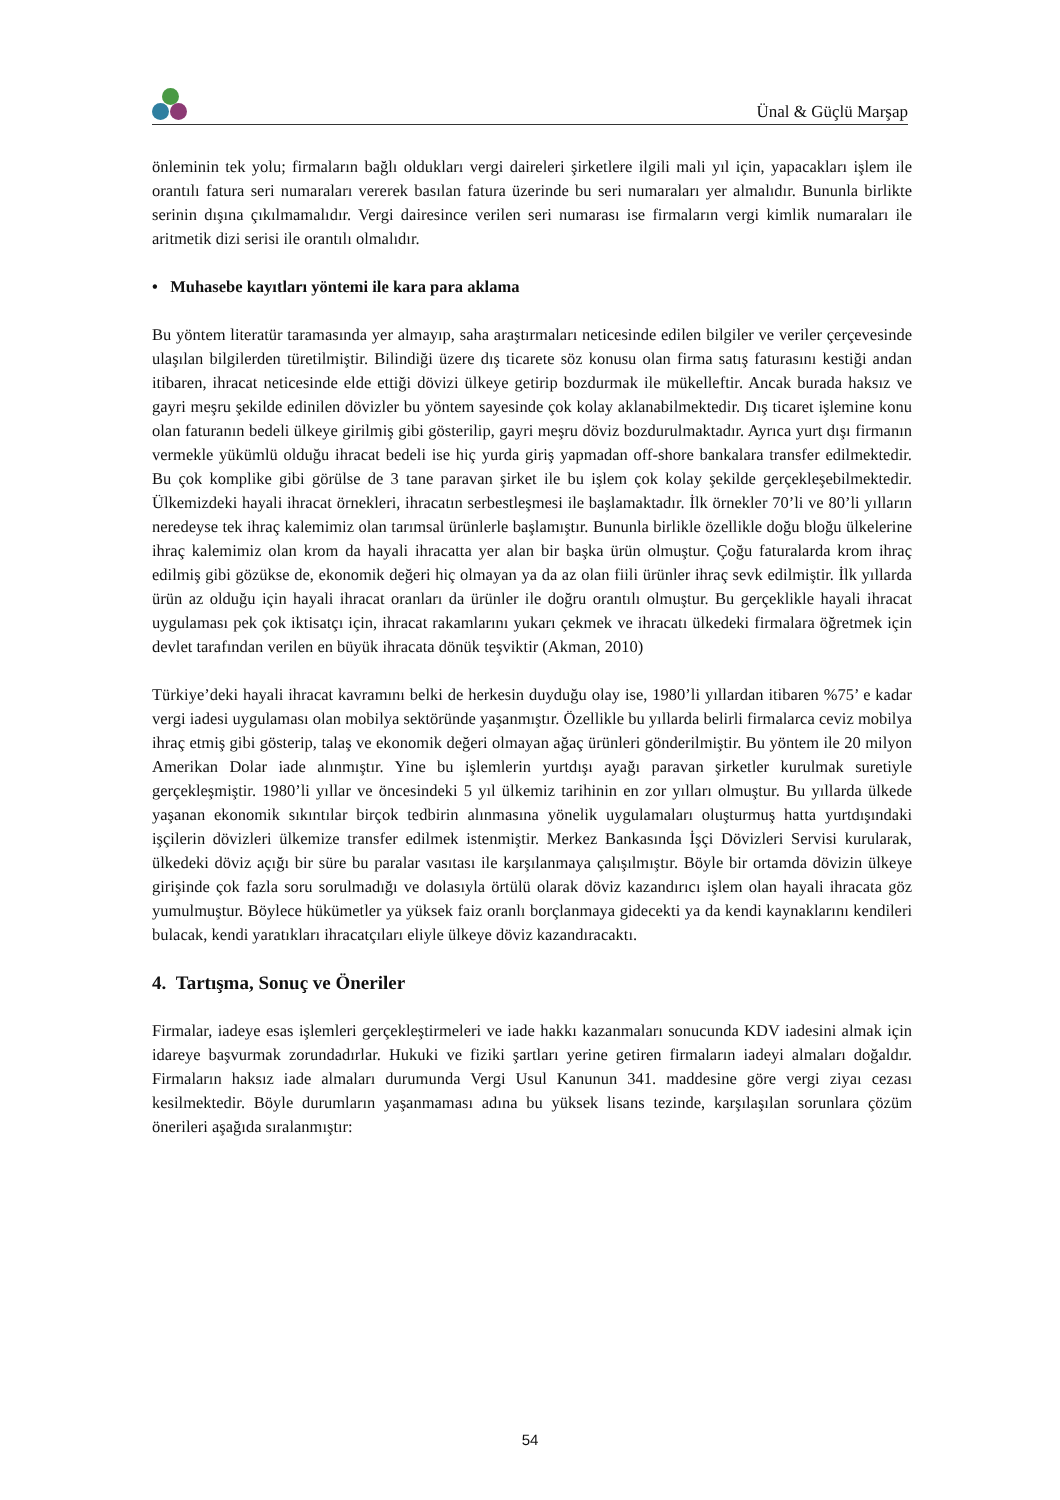Ünal & Güçlü Marşap
önleminin tek yolu; firmaların bağlı oldukları vergi daireleri şirketlere ilgili mali yıl için, yapacakları işlem ile orantılı fatura seri numaraları vererek basılan fatura üzerinde bu seri numaraları yer almalıdır. Bununla birlikte serinin dışına çıkılmamalıdır. Vergi dairesince verilen seri numarası ise firmaların vergi kimlik numaraları ile aritmetik dizi serisi ile orantılı olmalıdır.
• Muhasebe kayıtları yöntemi ile kara para aklama
Bu yöntem literatür taramasında yer almayıp, saha araştırmaları neticesinde edilen bilgiler ve veriler çerçevesinde ulaşılan bilgilerden türetilmiştir. Bilindiği üzere dış ticarete söz konusu olan firma satış faturasını kestiği andan itibaren, ihracat neticesinde elde ettiği dövizi ülkeye getirip bozdurmak ile mükelleftir. Ancak burada haksız ve gayri meşru şekilde edinilen dövizler bu yöntem sayesinde çok kolay aklanabilmektedir. Dış ticaret işlemine konu olan faturanın bedeli ülkeye girilmiş gibi gösterilip, gayri meşru döviz bozdurulmaktadır. Ayrıca yurt dışı firmanın vermekle yükümlü olduğu ihracat bedeli ise hiç yurda giriş yapmadan off-shore bankalara transfer edilmektedir. Bu çok komplike gibi görülse de 3 tane paravan şirket ile bu işlem çok kolay şekilde gerçekleşebilmektedir. Ülkemizdeki hayali ihracat örnekleri, ihracatın serbestleşmesi ile başlamaktadır. İlk örnekler 70’li ve 80’li yılların neredeyse tek ihraç kalemimiz olan tarımsal ürünlerle başlamıştır. Bununla birlikle özellikle doğu bloğu ülkelerine ihraç kalemimiz olan krom da hayali ihracatta yer alan bir başka ürün olmuştur. Çoğu faturalarda krom ihraç edilmiş gibi gözükse de, ekonomik değeri hiç olmayan ya da az olan fiili ürünler ihraç sevk edilmiştir. İlk yıllarda ürün az olduğu için hayali ihracat oranları da ürünler ile doğru orantılı olmuştur. Bu gerçeklikle hayali ihracat uygulaması pek çok iktisatçı için, ihracat rakamlarını yukarı çekmek ve ihracatı ülkedeki firmalara öğretmek için devlet tarafından verilen en büyük ihracata dönük teşviktir (Akman, 2010)
Türkiye’deki hayali ihracat kavramını belki de herkesin duyduğu olay ise, 1980’li yıllardan itibaren %75’ e kadar vergi iadesi uygulaması olan mobilya sektöründe yaşanmıştır. Özellikle bu yıllarda belirli firmalarca ceviz mobilya ihraç etmiş gibi gösterip, talaş ve ekonomik değeri olmayan ağaç ürünleri gönderilmiştir. Bu yöntem ile 20 milyon Amerikan Dolar iade alınmıştır. Yine bu işlemlerin yurtdışı ayağı paravan şirketler kurulmak suretiyle gerçekleşmiştir. 1980’li yıllar ve öncesindeki 5 yıl ülkemiz tarihinin en zor yılları olmuştur. Bu yıllarda ülkede yaşanan ekonomik sıkıntılar birçok tedbirin alınmasına yönelik uygulamaları oluşturmuş hatta yurtdışındaki işçilerin dövizleri ülkemize transfer edilmek istenmiştir. Merkez Bankasında İşçi Dövizleri Servisi kurularak, ülkedeki döviz açığı bir süre bu paralar vasıtası ile karşılanmaya çalışılmıştır. Böyle bir ortamda dövizin ülkeye girişinde çok fazla soru sorulmadığı ve dolasıyla örtülü olarak döviz kazandırıcı işlem olan hayali ihracata göz yumulmuştur. Böylece hükümetler ya yüksek faiz oranlı borçlanmaya gidecekti ya da kendi kaynaklarını kendileri bulacak, kendi yaratıkları ihracatçıları eliyle ülkeye döviz kazandıracaktı.
4. Tartışma, Sonuç ve Öneriler
Firmalar, iadeye esas işlemleri gerçekleştirmeleri ve iade hakkı kazanmaları sonucunda KDV iadesini almak için idareye başvurmak zorundadırlar. Hukuki ve fiziki şartları yerine getiren firmaların iadeyi almaları doğaldır. Firmaların haksız iade almaları durumunda Vergi Usul Kanunun 341. maddesine göre vergi ziyaı cezası kesilmektedir. Böyle durumların yaşanmaması adına bu yüksek lisans tezinde, karşılaşılan sorunlara çözüm önerileri aşağıda sıralanmıştır:
54